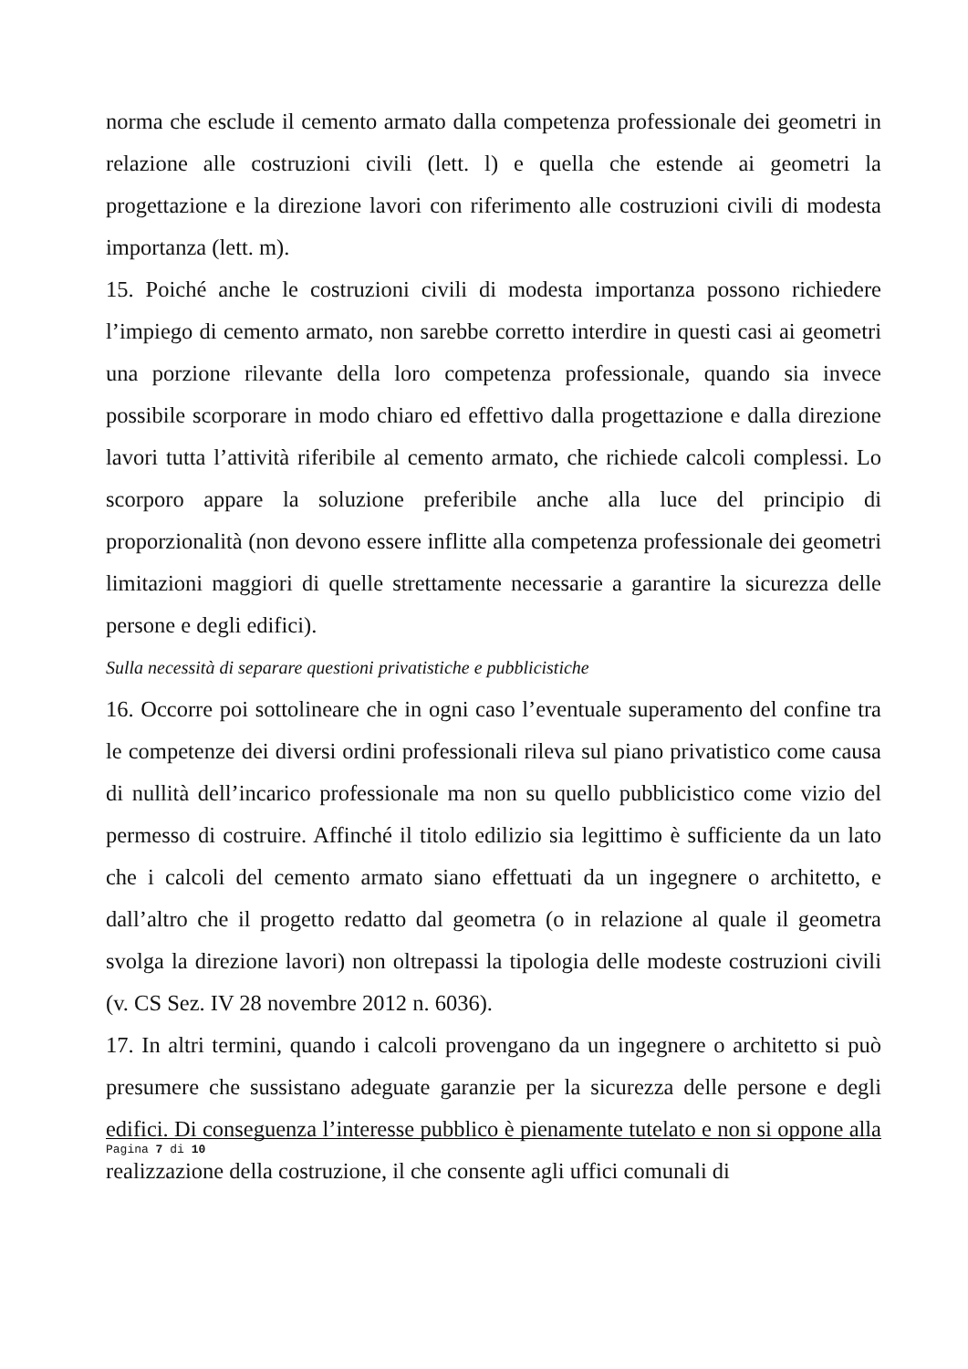norma che esclude il cemento armato dalla competenza professionale dei geometri in relazione alle costruzioni civili (lett. l) e quella che estende ai geometri la progettazione e la direzione lavori con riferimento alle costruzioni civili di modesta importanza (lett. m).
15. Poiché anche le costruzioni civili di modesta importanza possono richiedere l’impiego di cemento armato, non sarebbe corretto interdire in questi casi ai geometri una porzione rilevante della loro competenza professionale, quando sia invece possibile scorporare in modo chiaro ed effettivo dalla progettazione e dalla direzione lavori tutta l’attività riferibile al cemento armato, che richiede calcoli complessi. Lo scorporo appare la soluzione preferibile anche alla luce del principio di proporzionalità (non devono essere inflitte alla competenza professionale dei geometri limitazioni maggiori di quelle strettamente necessarie a garantire la sicurezza delle persone e degli edifici).
Sulla necessità di separare questioni privatistiche e pubblicistiche
16. Occorre poi sottolineare che in ogni caso l’eventuale superamento del confine tra le competenze dei diversi ordini professionali rileva sul piano privatistico come causa di nullità dell’incarico professionale ma non su quello pubblicistico come vizio del permesso di costruire. Affinché il titolo edilizio sia legittimo è sufficiente da un lato che i calcoli del cemento armato siano effettuati da un ingegnere o architetto, e dall’altro che il progetto redatto dal geometra (o in relazione al quale il geometra svolga la direzione lavori) non oltrepassi la tipologia delle modeste costruzioni civili (v. CS Sez. IV 28 novembre 2012 n. 6036).
17. In altri termini, quando i calcoli provengano da un ingegnere o architetto si può presumere che sussistano adeguate garanzie per la sicurezza delle persone e degli edifici. Di conseguenza l’interesse pubblico è pienamente tutelato e non si oppone alla realizzazione della costruzione, il che consente agli uffici comunali di
Pagina 7 di 10